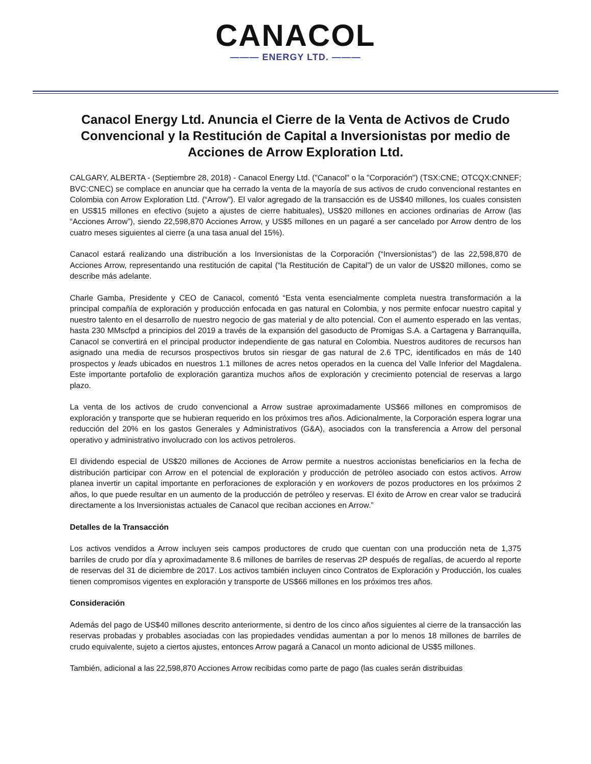CANACOL
——— ENERGY LTD. ———
Canacol Energy Ltd. Anuncia el Cierre de la Venta de Activos de Crudo Convencional y la Restitución de Capital a Inversionistas por medio de Acciones de Arrow Exploration Ltd.
CALGARY, ALBERTA - (Septiembre 28, 2018) - Canacol Energy Ltd. ("Canacol" o la "Corporación") (TSX:CNE; OTCQX:CNNEF; BVC:CNEC) se complace en anunciar que ha cerrado la venta de la mayoría de sus activos de crudo convencional restantes en Colombia con Arrow Exploration Ltd. (“Arrow”). El valor agregado de la transacción es de US$40 millones, los cuales consisten en US$15 millones en efectivo (sujeto a ajustes de cierre habituales), US$20 millones en acciones ordinarias de Arrow (las “Acciones Arrow”), siendo 22,598,870 Acciones Arrow, y US$5 millones en un pagaré a ser cancelado por Arrow dentro de los cuatro meses siguientes al cierre (a una tasa anual del 15%).
Canacol estará realizando una distribución a los Inversionistas de la Corporación (“Inversionistas”) de las 22,598,870 de Acciones Arrow, representando una restitución de capital (“la Restitución de Capital”) de un valor de US$20 millones, como se describe más adelante.
Charle Gamba, Presidente y CEO de Canacol, comentó “Esta venta esencialmente completa nuestra transformación a la principal compañía de exploración y producción enfocada en gas natural en Colombia, y nos permite enfocar nuestro capital y nuestro talento en el desarrollo de nuestro negocio de gas material y de alto potencial. Con el aumento esperado en las ventas, hasta 230 MMscfpd a principios del 2019 a través de la expansión del gasoducto de Promigas S.A. a Cartagena y Barranquilla, Canacol se convertirá en el principal productor independiente de gas natural en Colombia. Nuestros auditores de recursos han asignado una media de recursos prospectivos brutos sin riesgar de gas natural de 2.6 TPC, identificados en más de 140 prospectos y leads ubicados en nuestros 1.1 millones de acres netos operados en la cuenca del Valle Inferior del Magdalena. Este importante portafolio de exploración garantiza muchos años de exploración y crecimiento potencial de reservas a largo plazo.
La venta de los activos de crudo convencional a Arrow sustrae aproximadamente US$66 millones en compromisos de exploración y transporte que se hubieran requerido en los próximos tres años. Adicionalmente, la Corporación espera lograr una reducción del 20% en los gastos Generales y Administrativos (G&A), asociados con la transferencia a Arrow del personal operativo y administrativo involucrado con los activos petroleros.
El dividendo especial de US$20 millones de Acciones de Arrow permite a nuestros accionistas beneficiarios en la fecha de distribución participar con Arrow en el potencial de exploración y producción de petróleo asociado con estos activos. Arrow planea invertir un capital importante en perforaciones de exploración y en workovers de pozos productores en los próximos 2 años, lo que puede resultar en un aumento de la producción de petróleo y reservas. El éxito de Arrow en crear valor se traducirá directamente a los Inversionistas actuales de Canacol que reciban acciones en Arrow.”
Detalles de la Transacción
Los activos vendidos a Arrow incluyen seis campos productores de crudo que cuentan con una producción neta de 1,375 barriles de crudo por día y aproximadamente 8.6 millones de barriles de reservas 2P después de regalías, de acuerdo al reporte de reservas del 31 de diciembre de 2017. Los activos también incluyen cinco Contratos de Exploración y Producción, los cuales tienen compromisos vigentes en exploración y transporte de US$66 millones en los próximos tres años.
Consideración
Además del pago de US$40 millones descrito anteriormente, si dentro de los cinco años siguientes al cierre de la transacción las reservas probadas y probables asociadas con las propiedades vendidas aumentan a por lo menos 18 millones de barriles de crudo equivalente, sujeto a ciertos ajustes, entonces Arrow pagará a Canacol un monto adicional de US$5 millones.
También, adicional a las 22,598,870 Acciones Arrow recibidas como parte de pago (las cuales serán distribuidas